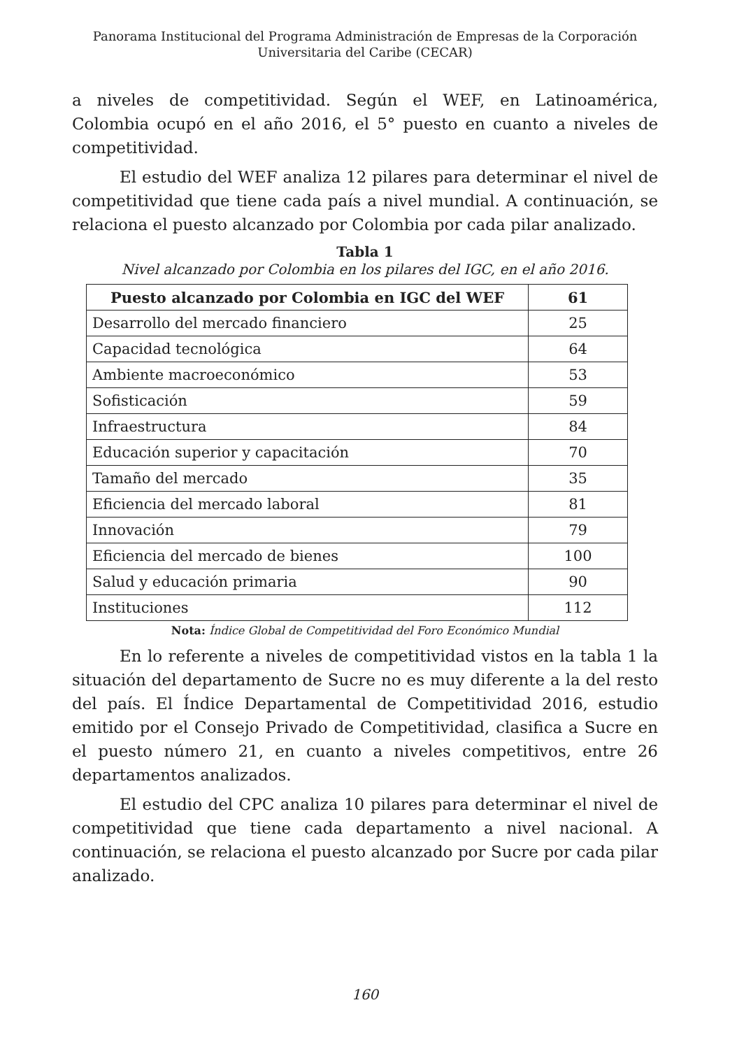Panorama Institucional del Programa Administración de Empresas de la Corporación
Universitaria del Caribe (CECAR)
a niveles de competitividad. Según el WEF, en Latinoamérica, Colombia ocupó en el año 2016, el 5° puesto en cuanto a niveles de competitividad.
El estudio del WEF analiza 12 pilares para determinar el nivel de competitividad que tiene cada país a nivel mundial. A continuación, se relaciona el puesto alcanzado por Colombia por cada pilar analizado.
Tabla 1
Nivel alcanzado por Colombia en los pilares del IGC, en el año 2016.
| Puesto alcanzado por Colombia en IGC del WEF | 61 |
| --- | --- |
| Desarrollo del mercado financiero | 25 |
| Capacidad tecnológica | 64 |
| Ambiente macroeconómico | 53 |
| Sofisticación | 59 |
| Infraestructura | 84 |
| Educación superior y capacitación | 70 |
| Tamaño del mercado | 35 |
| Eficiencia del mercado laboral | 81 |
| Innovación | 79 |
| Eficiencia del mercado de bienes | 100 |
| Salud y educación primaria | 90 |
| Instituciones | 112 |
Nota: Índice Global de Competitividad del Foro Económico Mundial
En lo referente a niveles de competitividad vistos en la tabla 1 la situación del departamento de Sucre no es muy diferente a la del resto del país. El Índice Departamental de Competitividad 2016, estudio emitido por el Consejo Privado de Competitividad, clasifica a Sucre en el puesto número 21, en cuanto a niveles competitivos, entre 26 departamentos analizados.
El estudio del CPC analiza 10 pilares para determinar el nivel de competitividad que tiene cada departamento a nivel nacional. A continuación, se relaciona el puesto alcanzado por Sucre por cada pilar analizado.
160